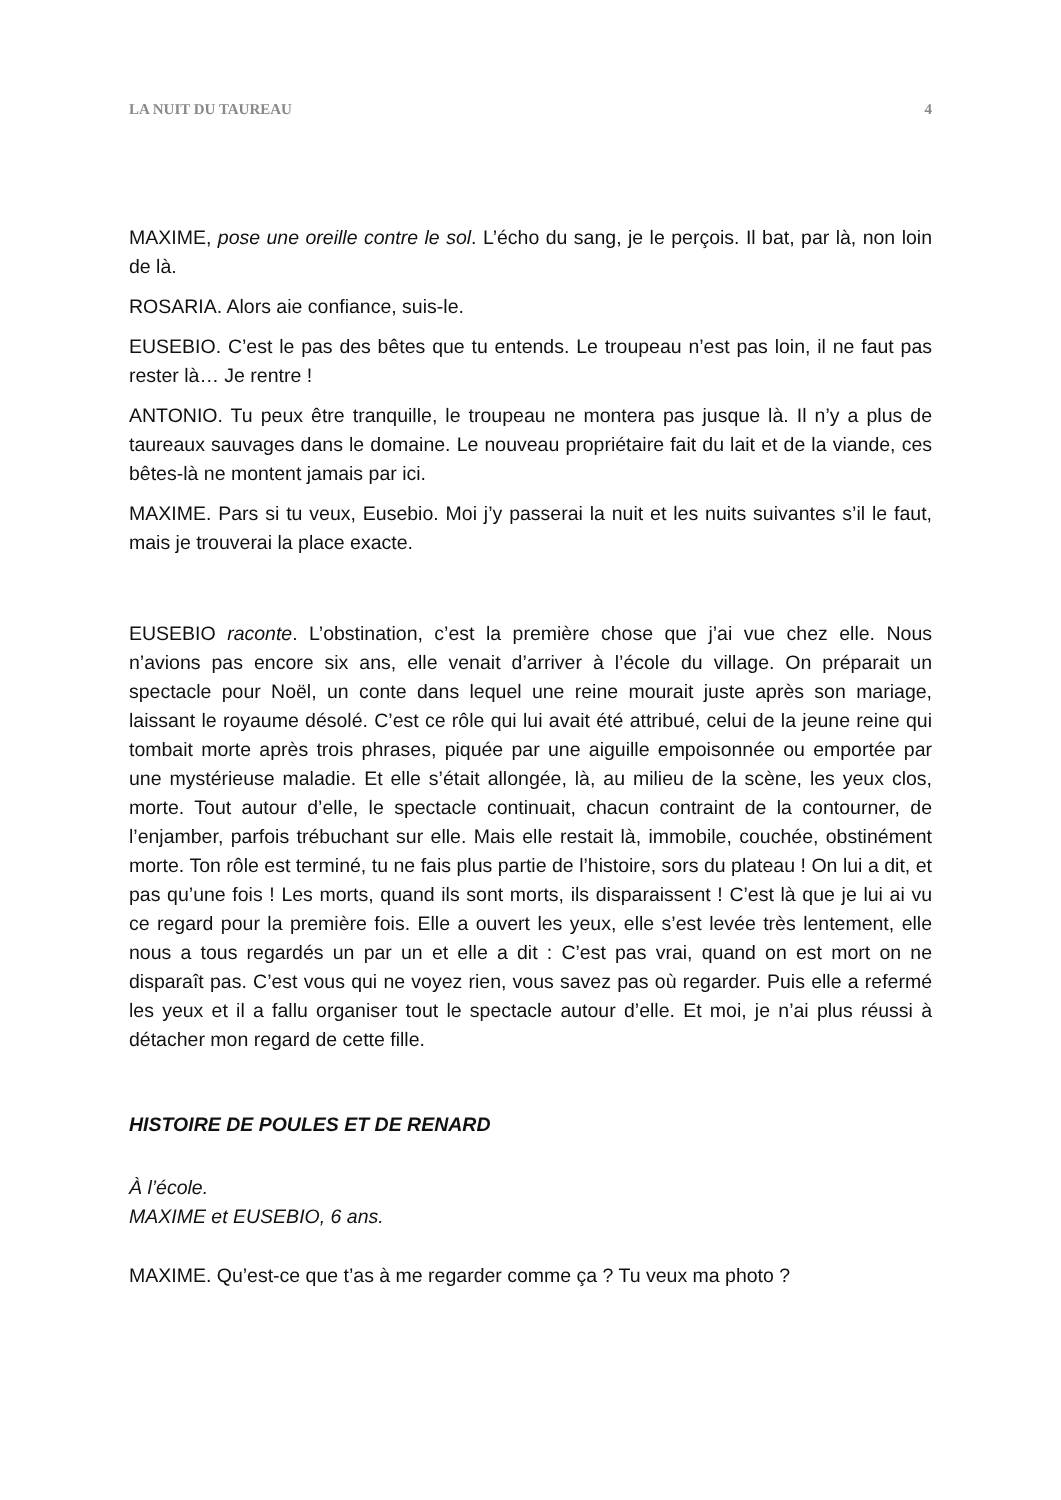LA NUIT DU TAUREAU 4
MAXIME, pose une oreille contre le sol. L’écho du sang, je le perçois. Il bat, par là, non loin de là.
ROSARIA. Alors aie confiance, suis-le.
EUSEBIO. C’est le pas des bêtes que tu entends. Le troupeau n’est pas loin, il ne faut pas rester là… Je rentre !
ANTONIO. Tu peux être tranquille, le troupeau ne montera pas jusque là. Il n’y a plus de taureaux sauvages dans le domaine. Le nouveau propriétaire fait du lait et de la viande, ces bêtes-là ne montent jamais par ici.
MAXIME. Pars si tu veux, Eusebio. Moi j’y passerai la nuit et les nuits suivantes s’il le faut, mais je trouverai la place exacte.
EUSEBIO raconte. L’obstination, c’est la première chose que j’ai vue chez elle. Nous n’avions pas encore six ans, elle venait d’arriver à l’école du village. On préparait un spectacle pour Noël, un conte dans lequel une reine mourait juste après son mariage, laissant le royaume désolé. C’est ce rôle qui lui avait été attribué, celui de la jeune reine qui tombait morte après trois phrases, piquée par une aiguille empoisonnée ou emportée par une mystérieuse maladie. Et elle s’était allongée, là, au milieu de la scène, les yeux clos, morte. Tout autour d’elle, le spectacle continuait, chacun contraint de la contourner, de l’enjamber, parfois trébuchant sur elle. Mais elle restait là, immobile, couchée, obstinément morte. Ton rôle est terminé, tu ne fais plus partie de l’histoire, sors du plateau ! On lui a dit, et pas qu’une fois ! Les morts, quand ils sont morts, ils disparaissent ! C’est là que je lui ai vu ce regard pour la première fois. Elle a ouvert les yeux, elle s’est levée très lentement, elle nous a tous regardés un par un et elle a dit : C’est pas vrai, quand on est mort on ne disparaît pas. C’est vous qui ne voyez rien, vous savez pas où regarder. Puis elle a refermé les yeux et il a fallu organiser tout le spectacle autour d’elle. Et moi, je n’ai plus réussi à détacher mon regard de cette fille.
HISTOIRE DE POULES ET DE RENARD
À l’école.
MAXIME et EUSEBIO, 6 ans.
MAXIME. Qu’est-ce que t’as à me regarder comme ça ? Tu veux ma photo ?